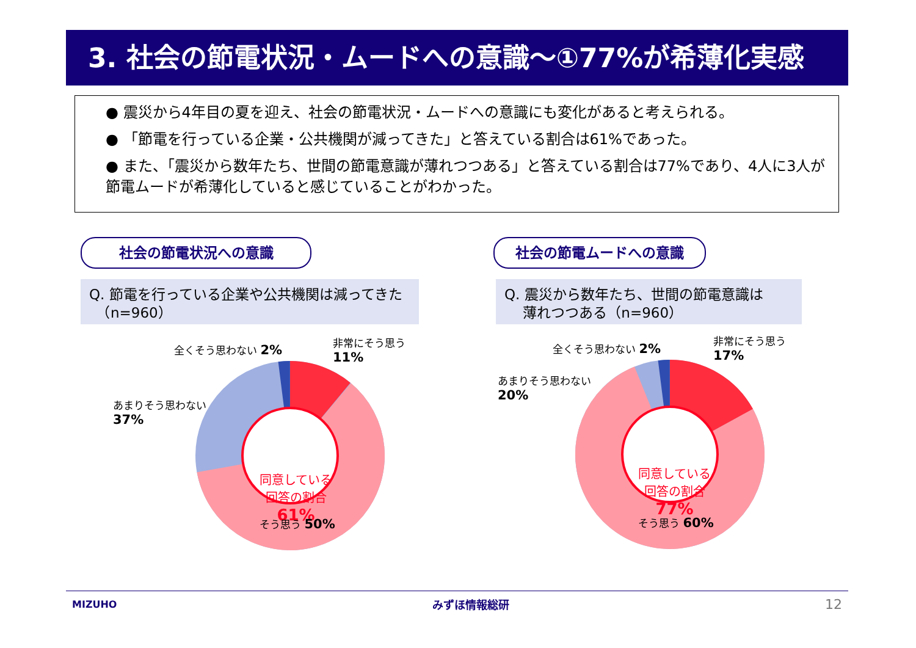3. 社会の節電状況・ムードへの意識～①77%が希薄化実感
● 震災から4年目の夏を迎え、社会の節電状況・ムードへの意識にも変化があると考えられる。
● 「節電を行っている企業・公共機関が減ってきた」と答えている割合は61%であった。
● また、「震災から数年たち、世間の節電意識が薄れつつある」と答えている割合は77%であり、4人に3人が節電ムードが希薄化していると感じていることがわかった。
社会の節電状況への意識 社会の節電ムードへの意識
Q. 節電を行っている企業や公共機関は減ってきた
　（n=960）
Q. 震災から数年たち、世間の節電意識は
　 薄れつつある（n=960）
全くそう思わない 2%
非常にそう思う
11%
あまりそう思わない
37%
同意している
回答の割合
61%
そう思う 50%
全くそう思わない 2%
非常にそう思う
17%
あまりそう思わない
20%
同意している
回答の割合
77%
そう思う 60%
MIZUHO みずほ情報総研 12